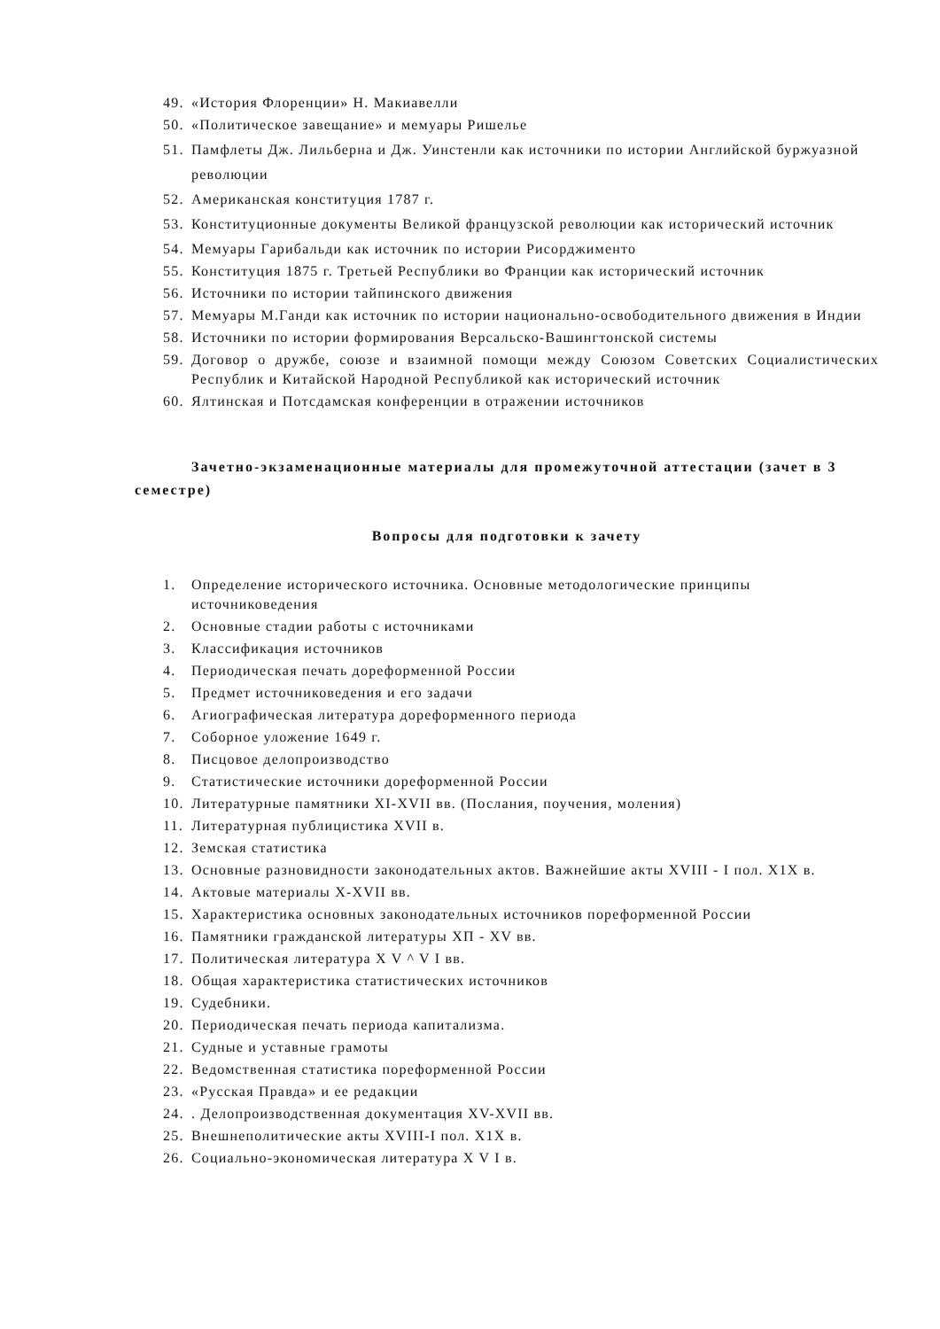49. «История Флоренции» Н. Макиавелли
50. «Политическое завещание» и мемуары Ришелье
51. Памфлеты Дж. Лильберна и Дж. Уинстенли как источники по истории Английской буржуазной революции
52. Американская конституция 1787 г.
53. Конституционные документы Великой французской революции как исторический источник
54. Мемуары Гарибальди как источник по истории Рисорджименто
55. Конституция 1875 г. Третьей Республики во Франции как исторический источник
56. Источники по истории тайпинского движения
57. Мемуары М.Ганди как источник по истории национально-освободительного движения в Индии
58. Источники по истории формирования Версальско-Вашингтонской системы
59. Договор о дружбе, союзе и взаимной помощи между Союзом Советских Социалистических Республик и Китайской Народной Республикой как исторический источник
60. Ялтинская и Потсдамская конференции в отражении источников
Зачетно-экзаменационные материалы для промежуточной аттестации (зачет в 3 семестре)
Вопросы для подготовки к зачету
1. Определение исторического источника. Основные методологические принципы источниковедения
2. Основные стадии работы с источниками
3. Классификация источников
4. Периодическая печать дореформенной России
5. Предмет источниковедения и его задачи
6. Агиографическая литература дореформенного периода
7. Соборное уложение 1649 г.
8. Писцовое делопроизводство
9. Статистические источники дореформенной России
10. Литературные памятники XI-XVII вв. (Послания, поучения, моления)
11. Литературная публицистика XVII в.
12. Земская статистика
13. Основные разновидности законодательных актов. Важнейшие акты XVIII - I пол. X1X в.
14. Актовые материалы X-XVII вв.
15. Характеристика основных законодательных источников пореформенной России
16. Памятники гражданской литературы XП - XV вв.
17. Политическая литература X V ^ V I вв.
18. Общая характеристика статистических источников
19. Судебники.
20. Периодическая печать периода капитализма.
21. Судные и уставные грамоты
22. Ведомственная статистика пореформенной России
23. «Русская Правда» и ее редакции
24.. Делопроизводственная документация XV-XVII вв.
25. Внешнеполитические акты XVIII-I пол. X1X в.
26. Социально-экономическая литература X V I в.